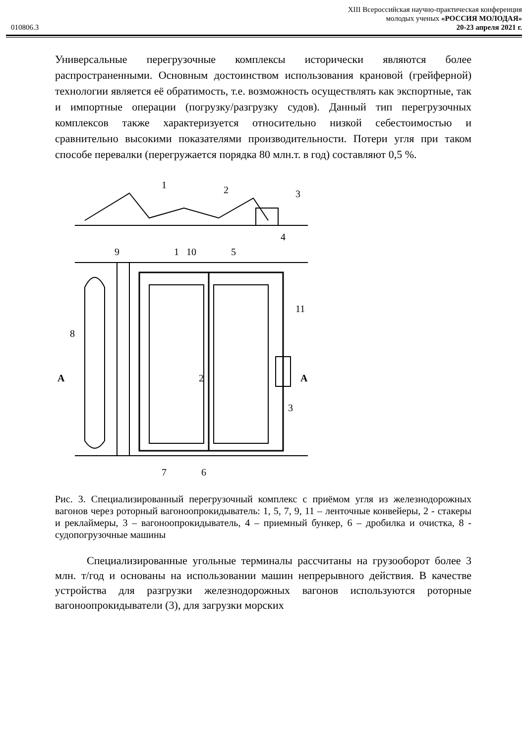010806.3
XIII Всероссийская научно-практическая конференция
молодых ученых «РОССИЯ МОЛОДАЯ»
20-23 апреля 2021 г.
Универсальные перегрузочные комплексы исторически являются более распространенными. Основным достоинством использования крановой (грейферной) технологии является её обратимость, т.е. возможность осуществлять как экспортные, так и импортные операции (погрузку/разгрузку судов). Данный тип перегрузочных комплексов также характеризуется относительно низкой себестоимостью и сравнительно высокими показателями производительности. Потери угля при таком способе перевалки (перегружается порядка 80 млн.т. в год) составляют 0,5 %.
1
2
3
4
9
1
10
5
8
A
A
2
11
3
7
6
Рис. 3. Специализированный перегрузочный комплекс с приёмом угля из железнодорожных вагонов через роторный вагоноопрокидыватель: 1, 5, 7, 9, 11 – ленточные конвейеры, 2 - стакеры и реклаймеры, 3 – вагоноопрокидыватель, 4 – приемный бункер, 6 – дробилка и очистка, 8 - судопогрузочные машины
Специализированные угольные терминалы рассчитаны на грузооборот более 3 млн. т/год и основаны на использовании машин непрерывного действия. В качестве устройства для разгрузки железнодорожных вагонов используются роторные вагоноопрокидыватели (3), для загрузки морских